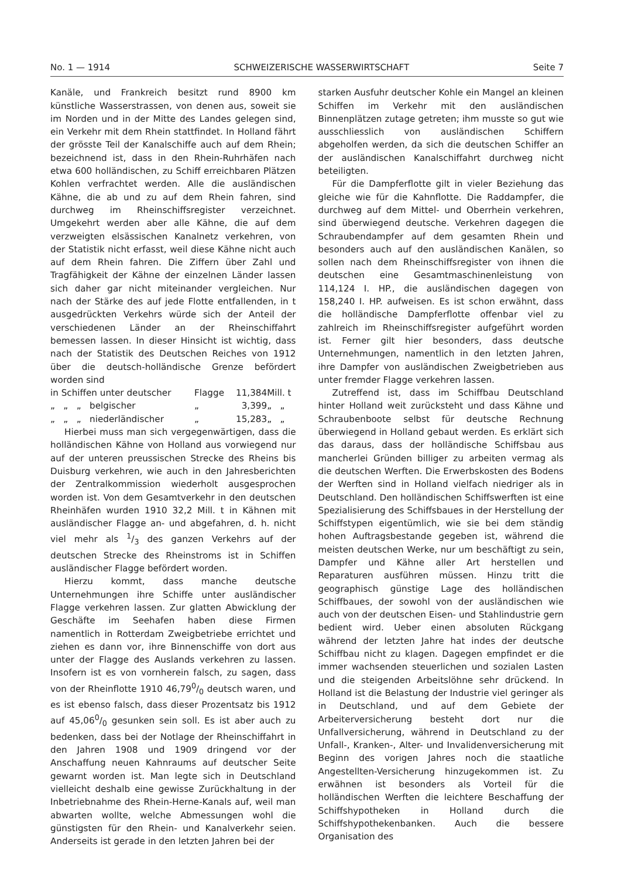No. 1 — 1914 SCHWEIZERISCHE WASSERWIRTSCHAFT Seite 7
Kanäle, und Frankreich besitzt rund 8900 km künstliche Wasserstrassen, von denen aus, soweit sie im Norden und in der Mitte des Landes gelegen sind, ein Verkehr mit dem Rhein stattfindet. In Holland fährt der grösste Teil der Kanalschiffe auch auf dem Rhein; bezeichnend ist, dass in den Rhein-Ruhrhäfen nach etwa 600 holländischen, zu Schiff erreichbaren Plätzen Kohlen verfrachtet werden. Alle die ausländischen Kähne, die ab und zu auf dem Rhein fahren, sind durchweg im Rheinschiffsregister verzeichnet. Umgekehrt werden aber alle Kähne, die auf dem verzweigten elsässischen Kanalnetz verkehren, von der Statistik nicht erfasst, weil diese Kähne nicht auch auf dem Rhein fahren. Die Ziffern über Zahl und Tragfähigkeit der Kähne der einzelnen Länder lassen sich daher gar nicht miteinander vergleichen. Nur nach der Stärke des auf jede Flotte entfallenden, in t ausgedrückten Verkehrs würde sich der Anteil der verschiedenen Länder an der Rheinschiffahrt bemessen lassen. In dieser Hinsicht ist wichtig, dass nach der Statistik des Deutschen Reiches von 1912 über die deutsch-holländische Grenze befördert worden sind
| in Schiffen unter deutscher | Flagge | 11,384 | Mill. t |
| „ „ „ belgischer | „ | 3,399 | „ „ |
| „ „ „ niederländischer | „ | 15,283 | „ „ |
Hierbei muss man sich vergegenwärtigen, dass die holländischen Kähne von Holland aus vorwiegend nur auf der unteren preussischen Strecke des Rheins bis Duisburg verkehren, wie auch in den Jahresberichten der Zentralkommission wiederholt ausgesprochen worden ist. Von dem Gesamtverkehr in den deutschen Rheinhäfen wurden 1910 32,2 Mill. t in Kähnen mit ausländischer Flagge an- und abgefahren, d. h. nicht viel mehr als 1/3 des ganzen Verkehrs auf der deutschen Strecke des Rheinstroms ist in Schiffen ausländischer Flagge befördert worden.
Hierzu kommt, dass manche deutsche Unternehmungen ihre Schiffe unter ausländischer Flagge verkehren lassen. Zur glatten Abwicklung der Geschäfte im Seehafen haben diese Firmen namentlich in Rotterdam Zweigbetriebe errichtet und ziehen es dann vor, ihre Binnenschiffe von dort aus unter der Flagge des Auslands verkehren zu lassen. Insofern ist es von vornherein falsch, zu sagen, dass von der Rheinflotte 1910 46,790/0 deutsch waren, und es ist ebenso falsch, dass dieser Prozentsatz bis 1912 auf 45,060/0 gesunken sein soll. Es ist aber auch zu bedenken, dass bei der Notlage der Rheinschiffahrt in den Jahren 1908 und 1909 dringend vor der Anschaffung neuen Kahnraums auf deutscher Seite gewarnt worden ist. Man legte sich in Deutschland vielleicht deshalb eine gewisse Zurückhaltung in der Inbetriebnahme des Rhein-Herne-Kanals auf, weil man abwarten wollte, welche Abmessungen wohl die günstigsten für den Rhein- und Kanalverkehr seien. Anderseits ist gerade in den letzten Jahren bei der
starken Ausfuhr deutscher Kohle ein Mangel an kleinen Schiffen im Verkehr mit den ausländischen Binnenplätzen zutage getreten; ihm musste so gut wie ausschliesslich von ausländischen Schiffern abgeholfen werden, da sich die deutschen Schiffer an der ausländischen Kanalschiffahrt durchweg nicht beteiligten.
Für die Dampferflotte gilt in vieler Beziehung das gleiche wie für die Kahnflotte. Die Raddampfer, die durchweg auf dem Mittel- und Oberrhein verkehren, sind überwiegend deutsche. Verkehren dagegen die Schraubendampfer auf dem gesamten Rhein und besonders auch auf den ausländischen Kanälen, so sollen nach dem Rheinschiffsregister von ihnen die deutschen eine Gesamtmaschinenleistung von 114,124 I. HP., die ausländischen dagegen von 158,240 I. HP. aufweisen. Es ist schon erwähnt, dass die holländische Dampferflotte offenbar viel zu zahlreich im Rheinschiffsregister aufgeführt worden ist. Ferner gilt hier besonders, dass deutsche Unternehmungen, namentlich in den letzten Jahren, ihre Dampfer von ausländischen Zweigbetrieben aus unter fremder Flagge verkehren lassen.
Zutreffend ist, dass im Schiffbau Deutschland hinter Holland weit zurücksteht und dass Kähne und Schraubenboote selbst für deutsche Rechnung überwiegend in Holland gebaut werden. Es erklärt sich das daraus, dass der holländische Schiffsbau aus mancherlei Gründen billiger zu arbeiten vermag als die deutschen Werften. Die Erwerbskosten des Bodens der Werften sind in Holland vielfach niedriger als in Deutschland. Den holländischen Schiffswerften ist eine Spezialisierung des Schiffsbaues in der Herstellung der Schiffstypen eigentümlich, wie sie bei dem ständig hohen Auftragsbestande gegeben ist, während die meisten deutschen Werke, nur um beschäftigt zu sein, Dampfer und Kähne aller Art herstellen und Reparaturen ausführen müssen. Hinzu tritt die geographisch günstige Lage des holländischen Schiffbaues, der sowohl von der ausländischen wie auch von der deutschen Eisen- und Stahlindustrie gern bedient wird. Ueber einen absoluten Rückgang während der letzten Jahre hat indes der deutsche Schiffbau nicht zu klagen. Dagegen empfindet er die immer wachsenden steuerlichen und sozialen Lasten und die steigenden Arbeitslöhne sehr drückend. In Holland ist die Belastung der Industrie viel geringer als in Deutschland, und auf dem Gebiete der Arbeiterversicherung besteht dort nur die Unfallversicherung, während in Deutschland zu der Unfall-, Kranken-, Alter- und Invalidenversicherung mit Beginn des vorigen Jahres noch die staatliche Angestellten-Versicherung hinzugekommen ist. Zu erwähnen ist besonders als Vorteil für die holländischen Werften die leichtere Beschaffung der Schiffshypotheken in Holland durch die Schiffshypothekenbanken. Auch die bessere Organisation des